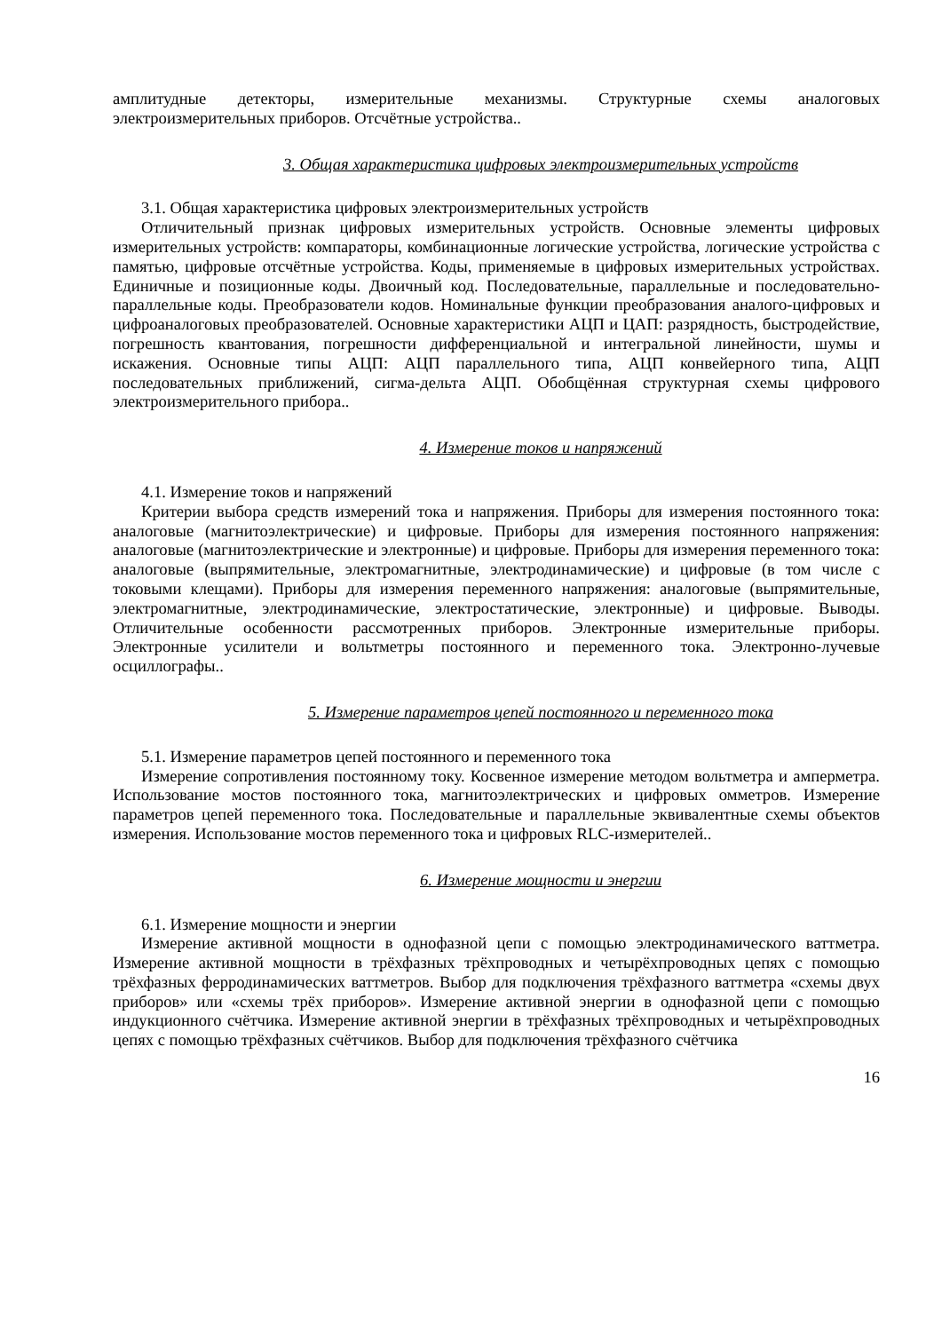амплитудные детекторы, измерительные механизмы. Структурные схемы аналоговых электроизмерительных приборов. Отсчётные устройства..
3. Общая характеристика цифровых электроизмерительных устройств
3.1. Общая характеристика цифровых электроизмерительных устройств
Отличительный признак цифровых измерительных устройств. Основные элементы цифровых измерительных устройств: компараторы, комбинационные логические устройства, логические устройства с памятью, цифровые отсчётные устройства. Коды, применяемые в цифровых измерительных устройствах. Единичные и позиционные коды. Двоичный код. Последовательные, параллельные и последовательно-параллельные коды. Преобразователи кодов. Номинальные функции преобразования аналого-цифровых и цифроаналоговых преобразователей. Основные характеристики АЦП и ЦАП: разрядность, быстродействие, погрешность квантования, погрешности дифференциальной и интегральной линейности, шумы и искажения. Основные типы АЦП: АЦП параллельного типа, АЦП конвейерного типа, АЦП последовательных приближений, сигма-дельта АЦП. Обобщённая структурная схемы цифрового электроизмерительного прибора..
4. Измерение токов и напряжений
4.1. Измерение токов и напряжений
Критерии выбора средств измерений тока и напряжения. Приборы для измерения постоянного тока: аналоговые (магнитоэлектрические) и цифровые. Приборы для измерения постоянного напряжения: аналоговые (магнитоэлектрические и электронные) и цифровые. Приборы для измерения переменного тока: аналоговые (выпрямительные, электромагнитные, электродинамические) и цифровые (в том числе с токовыми клещами). Приборы для измерения переменного напряжения: аналоговые (выпрямительные, электромагнитные, электродинамические, электростатические, электронные) и цифровые. Выводы. Отличительные особенности рассмотренных приборов. Электронные измерительные приборы. Электронные усилители и вольтметры постоянного и переменного тока. Электронно-лучевые осциллографы..
5. Измерение параметров цепей постоянного и переменного тока
5.1. Измерение параметров цепей постоянного и переменного тока
Измерение сопротивления постоянному току. Косвенное измерение методом вольтметра и амперметра. Использование мостов постоянного тока, магнитоэлектрических и цифровых омметров. Измерение параметров цепей переменного тока. Последовательные и параллельные эквивалентные схемы объектов измерения. Использование мостов переменного тока и цифровых RLC-измерителей..
6. Измерение мощности и энергии
6.1. Измерение мощности и энергии
Измерение активной мощности в однофазной цепи с помощью электродинамического ваттметра. Измерение активной мощности в трёхфазных трёхпроводных и четырёхпроводных цепях с помощью трёхфазных ферродинамических ваттметров. Выбор для подключения трёхфазного ваттметра «схемы двух приборов» или «схемы трёх приборов». Измерение активной энергии в однофазной цепи с помощью индукционного счётчика. Измерение активной энергии в трёхфазных трёхпроводных и четырёхпроводных цепях с помощью трёхфазных счётчиков. Выбор для подключения трёхфазного счётчика
16